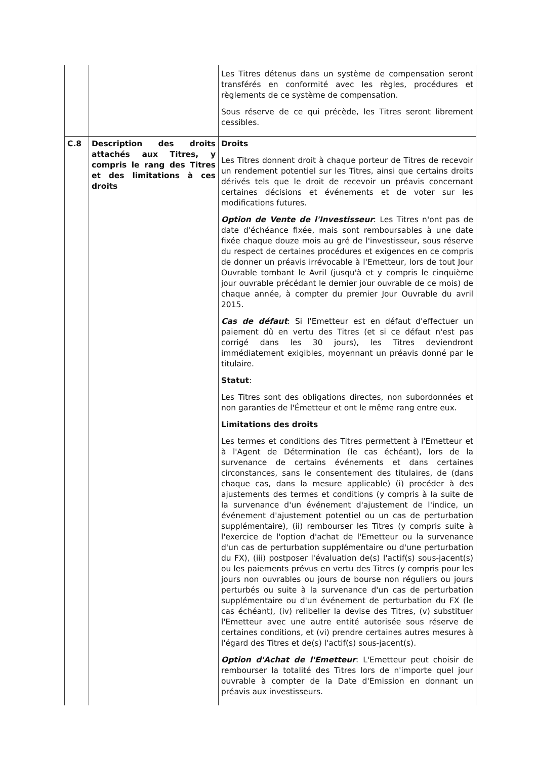| | | Les Titres détenus dans un système de compensation seront transférés en conformité avec les règles, procédures et règlements de ce système de compensation. Sous réserve de ce qui précède, les Titres seront librement cessibles. |
| C.8 | Description des droits attachés aux Titres, y compris le rang des Titres et des limitations à ces droits | Droits Les Titres donnent droit à chaque porteur de Titres de recevoir un rendement potentiel sur les Titres, ainsi que certains droits dérivés tels que le droit de recevoir un préavis concernant certaines décisions et événements et de voter sur les modifications futures. Option de Vente de l'Investisseur : Les Titres n'ont pas de date d'échéance fixée, mais sont remboursables à une date fixée chaque douze mois au gré de l'investisseur, sous réserve du respect de certaines procédures et exigences en ce compris de donner un préavis irrévocable à l'Emetteur, lors de tout Jour Ouvrable tombant le Avril (jusqu'à et y compris le cinquième jour ouvrable précédant le dernier jour ouvrable de ce mois) de chaque année, à compter du premier Jour Ouvrable du avril 2015. Cas de défaut : Si l'Emetteur est en défaut d'effectuer un paiement dû en vertu des Titres (et si ce défaut n'est pas corrigé dans les 30 jours), les Titres deviendront immédiatement exigibles, moyennant un préavis donné par le titulaire. Statut : Les Titres sont des obligations directes, non subordonnées et non garanties de l'Émetteur et ont le même rang entre eux. Limitations des droits Les termes et conditions des Titres permettent à l'Emetteur et à l'Agent de Détermination (le cas échéant), lors de la survenance de certains événements et dans certaines circonstances, sans le consentement des titulaires, de (dans chaque cas, dans la mesure applicable) (i) procéder à des ajustements des termes et conditions (y compris à la suite de la survenance d'un événement d'ajustement de l'indice, un événement d'ajustement potentiel ou un cas de perturbation supplémentaire), (ii) rembourser les Titres (y compris suite à l'exercice de l'option d'achat de l'Emetteur ou la survenance d'un cas de perturbation supplémentaire ou d'une perturbation du FX), (iii) postposer l'évaluation de(s) l'actif(s) sous-jacent(s) ou les paiements prévus en vertu des Titres (y compris pour les jours non ouvrables ou jours de bourse non réguliers ou jours perturbés ou suite à la survenance d'un cas de perturbation supplémentaire ou d'un événement de perturbation du FX (le cas échéant), (iv) relibeller la devise des Titres, (v) substituer l'Emetteur avec une autre entité autorisée sous réserve de certaines conditions, et (vi) prendre certaines autres mesures à l'égard des Titres et de(s) l'actif(s) sous-jacent(s). Option d'Achat de l'Emetteur : L'Emetteur peut choisir de rembourser la totalité des Titres lors de n'importe quel jour ouvrable à compter de la Date d'Emission en donnant un préavis aux investisseurs. |